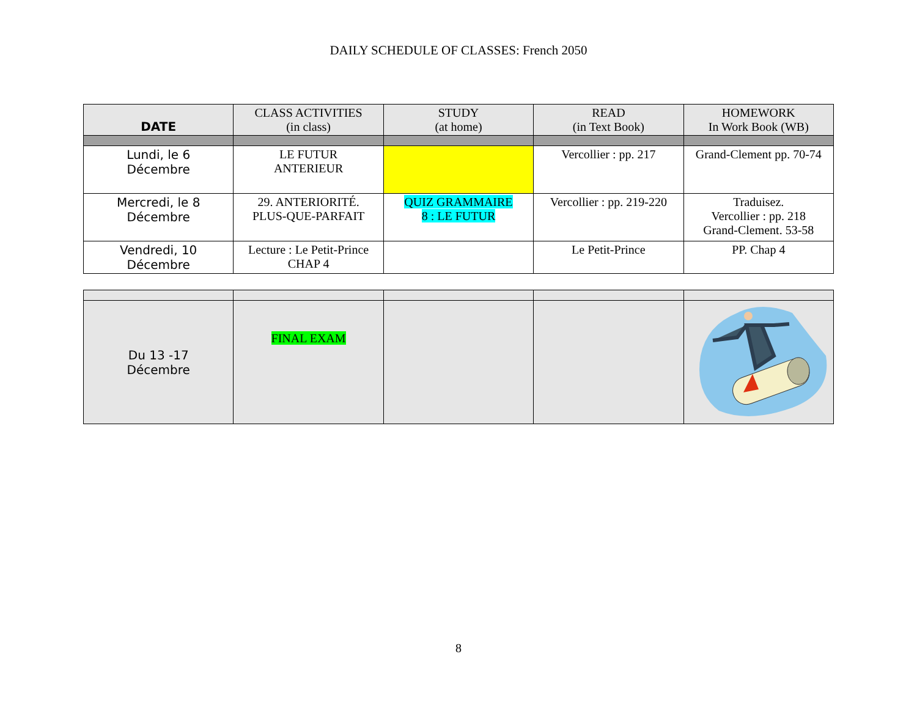DAILY SCHEDULE OF CLASSES: French 2050
| DATE | CLASS ACTIVITIES (in class) | STUDY (at home) | READ (in Text Book) | HOMEWORK In Work Book (WB) |
| --- | --- | --- | --- | --- |
| Lundi, le 6 Décembre | LE FUTUR ANTERIEUR | | Vercollier : pp. 217 | Grand-Clement pp. 70-74 |
| Mercredi, le 8 Décembre | 29. ANTERIORITÉ. PLUS-QUE-PARFAIT | QUIZ GRAMMAIRE 8 : LE FUTUR | Vercollier : pp. 219-220 | Traduisez. Vercollier : pp. 218 Grand-Clement. 53-58 |
| Vendredi, 10 Décembre | Lecture : Le Petit-Prince CHAP 4 | | Le Petit-Prince | PP. Chap 4 |
| Du 13 -17 Décembre | FINAL EXAM | | | |
8